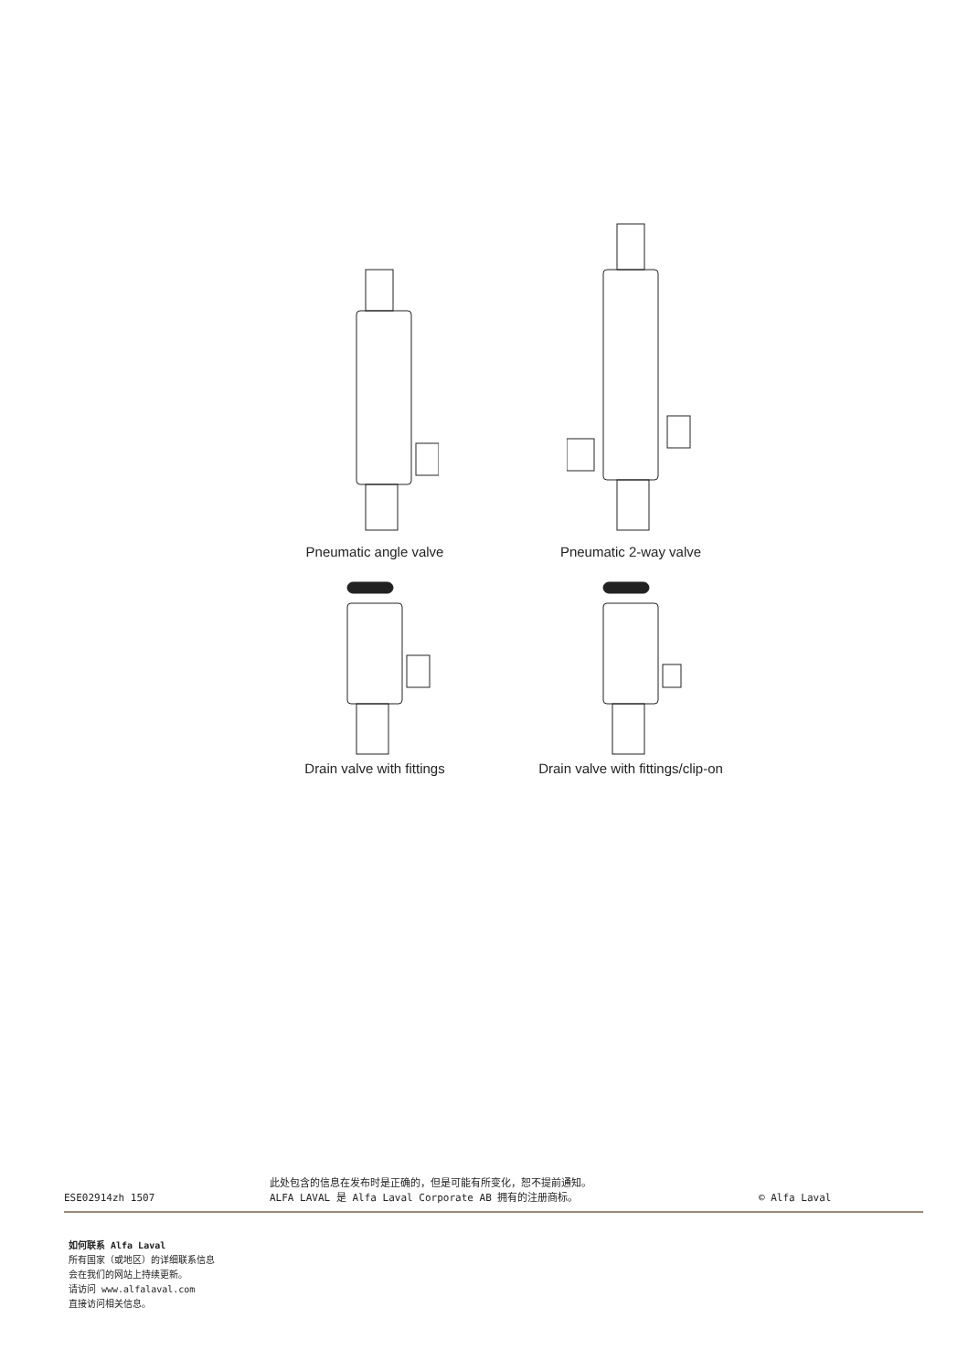Pneumatic angle valve
Pneumatic 2-way valve
Drain valve with fittings
Drain valve with fittings/clip-on
ESE02914zh 1507
此处包含的信息在发布时是正确的，但是可能有所变化，恕不提前通知。
ALFA LAVAL 是 Alfa Laval Corporate AB 拥有的注册商标。
© Alfa Laval
如何联系 Alfa Laval
所有国家（或地区）的详细联系信息
会在我们的网站上持续更新。
请访问 www.alfalaval.com
直接访问相关信息。